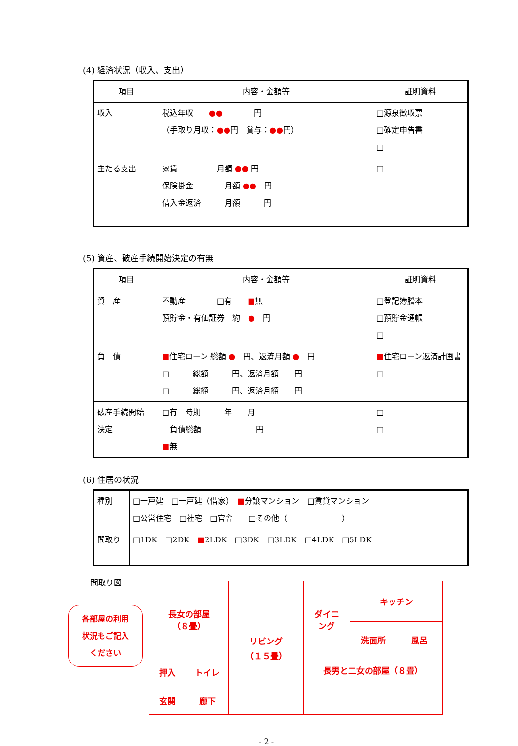(4) 経済状況（収入、支出）
| 項目 | 内容・金額等 | 証明資料 |
| --- | --- | --- |
| 収入 | 税込年収 ●● 円 （手取り月収： ●● 円 賞与： ●● 円） | □源泉徴収票 □確定申告書 □ |
| 主たる支出 | 家賃 月額 ●● 円 保険掛金 月額 ●● 円 借入金返済 月額 円 | □ |
(5) 資産、破産手続開始決定の有無
| 項目 | 内容・金額等 | 証明資料 |
| --- | --- | --- |
| 資 産 | 不動産 □有 ■ 無 預貯金・有価証券 約 ● 円 | □登記簿謄本 □預貯金通帳 □ |
| 負 債 | ■ 住宅ローン 総額 ● 円、返済月額 ● 円 □ 総額 円、返済月額 円 □ 総額 円、返済月額 円 | ■ 住宅ローン返済計画書 □ |
| 破産手続開始 決定 | □有 時期 年 月 負債総額 円 ■ 無 | □ □ |
(6) 住居の状況
| 種別 | □一戸建 □一戸建（借家） ■ 分譲マンション □賃貸マンション □公営住宅 □社宅 □官舎 □その他（ ） |
| 間取り | □1DK □2DK ■ 2LDK □3DK □3LDK □4LDK □5LDK |
間取り図
各部屋の利用
状況もご記入
ください
| 長女の部屋 （８畳） | | リビング （１５畳） | ダイニ ング | キッチン | |
| | | | | 洗面所 | 風呂 |
| 押入 | トイレ | | 長男と二女の部屋（８畳） | | |
| 玄関 | 廊下 | | | | |
- 2 -